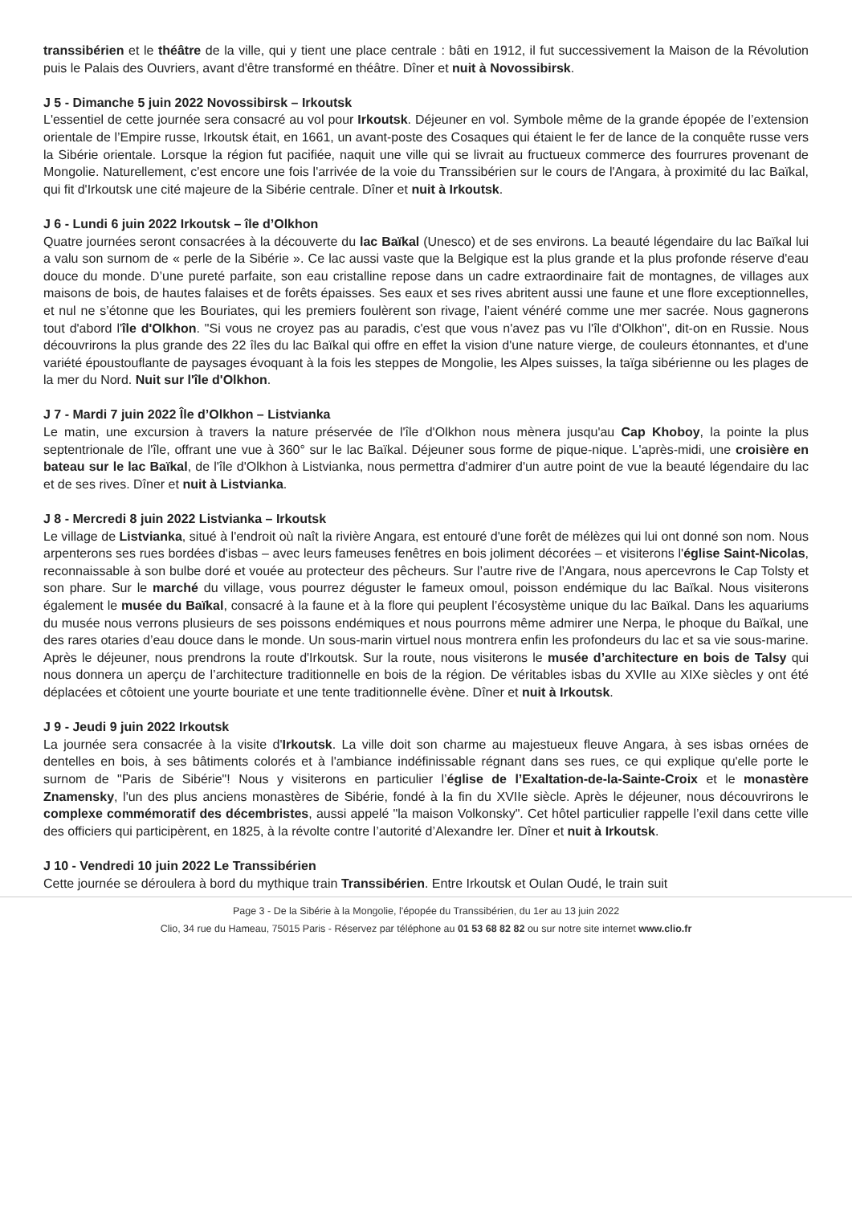transsibérien et le théâtre de la ville, qui y tient une place centrale : bâti en 1912, il fut successivement la Maison de la Révolution puis le Palais des Ouvriers, avant d'être transformé en théâtre. Dîner et nuit à Novossibirsk.
J 5 - Dimanche 5 juin 2022 Novossibirsk – Irkoutsk
L'essentiel de cette journée sera consacré au vol pour Irkoutsk. Déjeuner en vol. Symbole même de la grande épopée de l’extension orientale de l’Empire russe, Irkoutsk était, en 1661, un avant-poste des Cosaques qui étaient le fer de lance de la conquête russe vers la Sibérie orientale. Lorsque la région fut pacifiée, naquit une ville qui se livrait au fructueux commerce des fourrures provenant de Mongolie. Naturellement, c'est encore une fois l'arrivée de la voie du Transsibérien sur le cours de l'Angara, à proximité du lac Baïkal, qui fit d'Irkoutsk une cité majeure de la Sibérie centrale. Dîner et nuit à Irkoutsk.
J 6 - Lundi 6 juin 2022 Irkoutsk – île d’Olkhon
Quatre journées seront consacrées à la découverte du lac Baïkal (Unesco) et de ses environs. La beauté légendaire du lac Baïkal lui a valu son surnom de « perle de la Sibérie ». Ce lac aussi vaste que la Belgique est la plus grande et la plus profonde réserve d'eau douce du monde. D’une pureté parfaite, son eau cristalline repose dans un cadre extraordinaire fait de montagnes, de villages aux maisons de bois, de hautes falaises et de forêts épaisses. Ses eaux et ses rives abritent aussi une faune et une flore exceptionnelles, et nul ne s’étonne que les Bouriates, qui les premiers foulèrent son rivage, l’aient vénéré comme une mer sacrée. Nous gagnerons tout d'abord l'île d'Olkhon. "Si vous ne croyez pas au paradis, c'est que vous n'avez pas vu l'île d'Olkhon", dit-on en Russie. Nous découvrirons la plus grande des 22 îles du lac Baïkal qui offre en effet la vision d'une nature vierge, de couleurs étonnantes, et d'une variété époustouflante de paysages évoquant à la fois les steppes de Mongolie, les Alpes suisses, la taïga sibérienne ou les plages de la mer du Nord. Nuit sur l'île d'Olkhon.
J 7 - Mardi 7 juin 2022 Île d’Olkhon – Listvianka
Le matin, une excursion à travers la nature préservée de l'île d'Olkhon nous mènera jusqu'au Cap Khoboy, la pointe la plus septentrionale de l'île, offrant une vue à 360° sur le lac Baïkal. Déjeuner sous forme de pique-nique. L'après-midi, une croisière en bateau sur le lac Baïkal, de l'île d'Olkhon à Listvianka, nous permettra d'admirer d'un autre point de vue la beauté légendaire du lac et de ses rives. Dîner et nuit à Listvianka.
J 8 - Mercredi 8 juin 2022 Listvianka – Irkoutsk
Le village de Listvianka, situé à l'endroit où naît la rivière Angara, est entouré d'une forêt de mélèzes qui lui ont donné son nom. Nous arpenterons ses rues bordées d'isbas – avec leurs fameuses fenêtres en bois joliment décorées – et visiterons l'église Saint-Nicolas, reconnaissable à son bulbe doré et vouée au protecteur des pêcheurs. Sur l’autre rive de l’Angara, nous apercevrons le Cap Tolsty et son phare. Sur le marché du village, vous pourrez déguster le fameux omoul, poisson endémique du lac Baïkal. Nous visiterons également le musée du Baïkal, consacré à la faune et à la flore qui peuplent l’écosystème unique du lac Baïkal. Dans les aquariums du musée nous verrons plusieurs de ses poissons endémiques et nous pourrons même admirer une Nerpa, le phoque du Baïkal, une des rares otaries d’eau douce dans le monde. Un sous-marin virtuel nous montrera enfin les profondeurs du lac et sa vie sous-marine. Après le déjeuner, nous prendrons la route d'Irkoutsk. Sur la route, nous visiterons le musée d’architecture en bois de Talsy qui nous donnera un aperçu de l’architecture traditionnelle en bois de la région. De véritables isbas du XVIIe au XIXe siècles y ont été déplacées et côtoient une yourte bouriate et une tente traditionnelle évène. Dîner et nuit à Irkoutsk.
J 9 - Jeudi 9 juin 2022 Irkoutsk
La journée sera consacrée à la visite d'Irkoutsk. La ville doit son charme au majestueux fleuve Angara, à ses isbas ornées de dentelles en bois, à ses bâtiments colorés et à l'ambiance indéfinissable régnant dans ses rues, ce qui explique qu'elle porte le surnom de "Paris de Sibérie"! Nous y visiterons en particulier l’église de l’Exaltation-de-la-Sainte-Croix et le monastère Znamensky, l'un des plus anciens monastères de Sibérie, fondé à la fin du XVIIe siècle. Après le déjeuner, nous découvrirons le complexe commémoratif des décembristes, aussi appelé "la maison Volkonsky". Cet hôtel particulier rappelle l’exil dans cette ville des officiers qui participèrent, en 1825, à la révolte contre l’autorité d’Alexandre Ier. Dîner et nuit à Irkoutsk.
J 10 - Vendredi 10 juin 2022 Le Transsibérien
Cette journée se déroulera à bord du mythique train Transsibérien. Entre Irkoutsk et Oulan Oudé, le train suit
Page 3 - De la Sibérie à la Mongolie, l'épopée du Transsibérien, du 1er au 13 juin 2022
Clio, 34 rue du Hameau, 75015 Paris - Réservez par téléphone au 01 53 68 82 82 ou sur notre site internet www.clio.fr